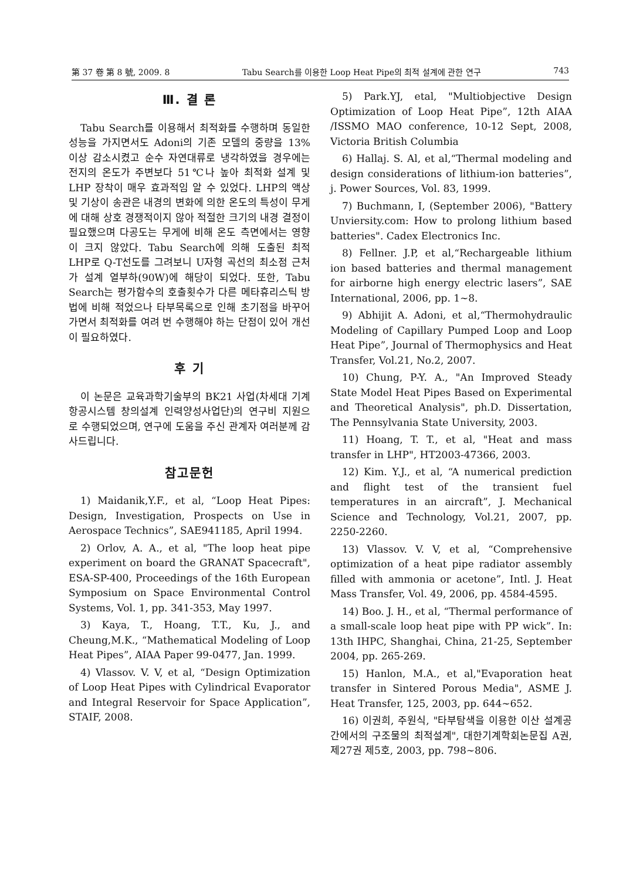第 37 卷 第 8 號, 2009. 8 Tabu Search를 이용한 Loop Heat Pipe의 최적 설계에 관한 연구 743
Ⅲ. 결 론
Tabu Search를 이용해서 최적화를 수행하며 동일한 성능을 가지면서도 Adoni의 기존 모델의 중량을 13% 이상 감소시켰고 순수 자연대류로 냉각하였을 경우에는 전지의 온도가 주변보다 51℃나 높아 최적화 설계 및 LHP 장착이 매우 효과적임 알 수 있었다. LHP의 액상 및 기상이 송관은 내경의 변화에 의한 온도의 특성이 무게에 대해 상호 경쟁적이지 않아 적절한 크기의 내경 결정이 필요했으며 다공도는 무게에 비해 온도 측면에서는 영향이 크지 않았다. Tabu Search에 의해 도출된 최적 LHP로 Q-T선도를 그려보니 U자형 곡선의 최소점 근처가 설계 열부하(90W)에 해당이 되었다. 또한, Tabu Search는 평가함수의 호출횟수가 다른 메타휴리스틱 방법에 비해 적었으나 타부목록으로 인해 초기점을 바꾸어가면서 최적화를 여려 번 수행해야 하는 단점이 있어 개선이 필요하였다.
후 기
이 논문은 교육과학기술부의 BK21 사업(차세대 기계항공시스템 창의설계 인력양성사업단)의 연구비 지원으로 수행되었으며, 연구에 도움을 주신 관계자 여러분께 감사드립니다.
참고문헌
1) Maidanik,Y.F., et al, “Loop Heat Pipes: Design, Investigation, Prospects on Use in Aerospace Technics”, SAE941185, April 1994.
2) Orlov, A. A., et al, "The loop heat pipe experiment on board the GRANAT Spacecraft", ESA-SP-400, Proceedings of the 16th European Symposium on Space Environmental Control Systems, Vol. 1, pp. 341-353, May 1997.
3) Kaya, T., Hoang, T.T., Ku, J., and Cheung,M.K., “Mathematical Modeling of Loop Heat Pipes”, AIAA Paper 99-0477, Jan. 1999.
4) Vlassov. V. V, et al, “Design Optimization of Loop Heat Pipes with Cylindrical Evaporator and Integral Reservoir for Space Application”, STAIF, 2008.
5) Park.YJ, etal, "Multiobjective Design Optimization of Loop Heat Pipe”, 12th AIAA /ISSMO MAO conference, 10-12 Sept, 2008, Victoria British Columbia
6) Hallaj. S. Al, et al,“Thermal modeling and design considerations of lithium-ion batteries”, j. Power Sources, Vol. 83, 1999.
7) Buchmann, I, (September 2006), "Battery Unviersity.com: How to prolong lithium based batteries". Cadex Electronics Inc.
8) Fellner. J.P, et al,“Rechargeable lithium ion based batteries and thermal management for airborne high energy electric lasers”, SAE International, 2006, pp. 1~8.
9) Abhijit A. Adoni, et al,“Thermohydraulic Modeling of Capillary Pumped Loop and Loop Heat Pipe”, Journal of Thermophysics and Heat Transfer, Vol.21, No.2, 2007.
10) Chung, P-Y. A., "An Improved Steady State Model Heat Pipes Based on Experimental and Theoretical Analysis", ph.D. Dissertation, The Pennsylvania State University, 2003.
11) Hoang, T. T., et al, "Heat and mass transfer in LHP", HT2003-47366, 2003.
12) Kim. Y.J., et al, “A numerical prediction and flight test of the transient fuel temperatures in an aircraft”, J. Mechanical Science and Technology, Vol.21, 2007, pp. 2250-2260.
13) Vlassov. V. V, et al, “Comprehensive optimization of a heat pipe radiator assembly filled with ammonia or acetone”, Intl. J. Heat Mass Transfer, Vol. 49, 2006, pp. 4584-4595.
14) Boo. J. H., et al, “Thermal performance of a small-scale loop heat pipe with PP wick”. In: 13th IHPC, Shanghai, China, 21-25, September 2004, pp. 265-269.
15) Hanlon, M.A., et al,"Evaporation heat transfer in Sintered Porous Media", ASME J. Heat Transfer, 125, 2003, pp. 644~652.
16) 이권희, 주원식, "타부탐색을 이용한 이산 설계공간에서의 구조물의 최적설계", 대한기계학회논문집 A권, 제27권 제5호, 2003, pp. 798~806.